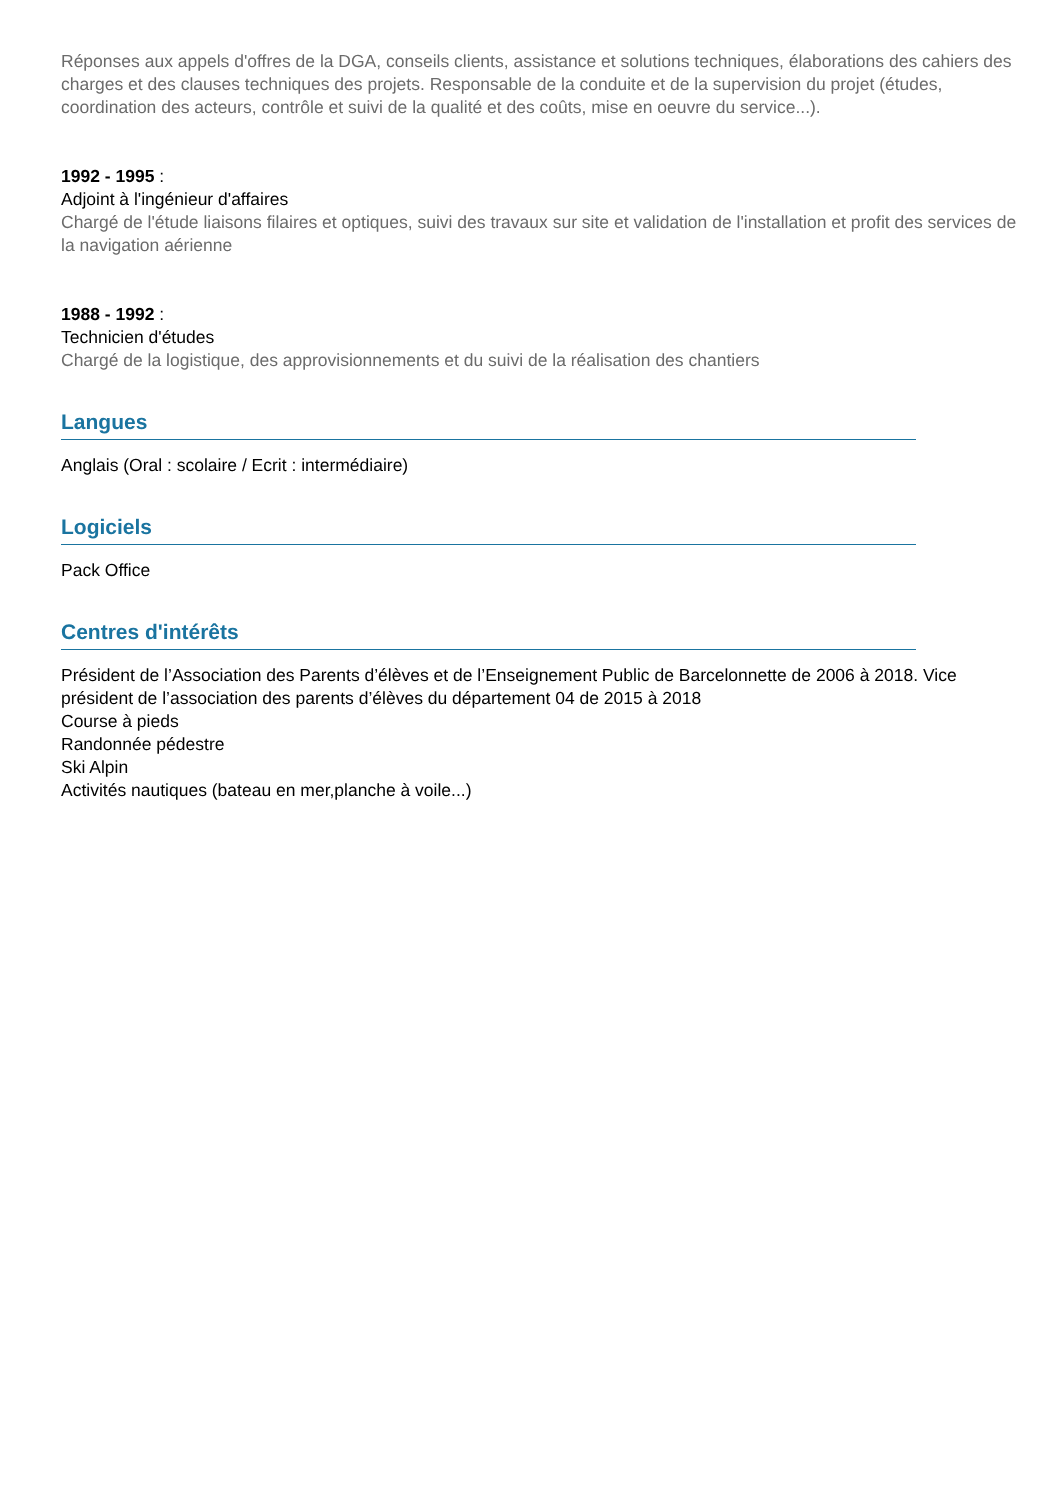Réponses aux appels d'offres de la DGA, conseils clients, assistance et solutions techniques, élaborations des cahiers des charges et des clauses techniques des projets. Responsable de la conduite et de la supervision du projet (études, coordination des acteurs, contrôle et suivi de la qualité et des coûts, mise en oeuvre du service...).
1992 - 1995 :
Adjoint à l'ingénieur d'affaires
Chargé de l'étude liaisons filaires et optiques, suivi des travaux sur site et validation de l'installation et profit des services de la navigation aérienne
1988 - 1992 :
Technicien d'études
Chargé de la logistique, des approvisionnements et du suivi de la réalisation des chantiers
Langues
Anglais (Oral : scolaire / Ecrit : intermédiaire)
Logiciels
Pack Office
Centres d'intérêts
Président de l’Association des Parents d’élèves et de l’Enseignement Public de Barcelonnette de 2006 à 2018. Vice président de l’association des parents d’élèves du département 04 de 2015 à 2018
Course à pieds
Randonnée pédestre
Ski Alpin
Activités nautiques (bateau en mer,planche à voile...)